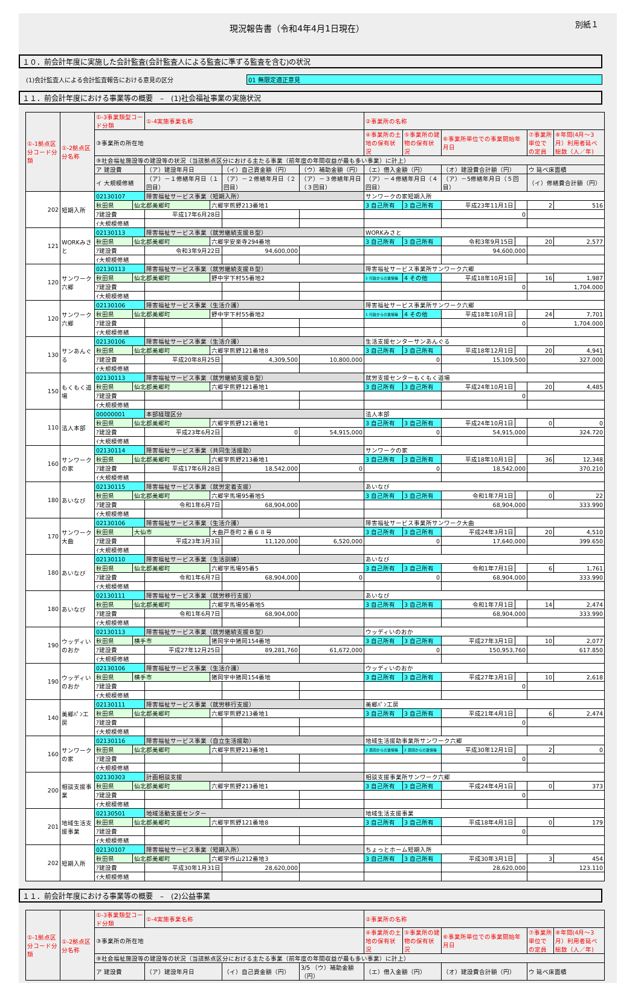現況報告書（令和4年4月1日現在）
別紙１
１０．前会計年度に実施した会計監査(会計監査人による監査に準ずる監査を含む)の状況
(1)会計監査人による会計監査報告における意見の区分 01 無限定適正意見
１１．前会計年度における事業等の概要　–　(1)社会福祉事業の実施状況
| ①-1拠点区分コード分類 | ①-2拠点区分名称 | ①-3事業類型コード分類 | | ①-4実施事業名称 | | | | ②事業所の名称 | | | | | |
| --- | --- | --- | --- | --- | --- | --- | --- | --- | --- | --- | --- | --- | --- |
| | | ③事業所の所在地 | | | | | | ④事業所の土地の保有状況 | ⑤事業所の建物の保有状況 | ⑥事業所単位での事業開始年月日 | | ⑦事業所単位での定員 | ⑧年間(4月～3月）利用者延べ総数（人／年) |
| | | ⑨社会福祉施設等の建設等の状況（当該拠点区分における主たる事業（前年度の年間収益が最も多い事業）に計上） | | | | | | | | | | | |
| | | ア 建設費 | | （ア）建設年月日 | | （イ）自己資金額（円） | （ウ）補助金額（円） | （エ）借入金額（円） | | （オ）建設費合計額（円） | | ウ 延べ床面積 | |
| | | イ 大規模修繕 | | （ア）－１修繕年月日（１回目） | | （ア）－２修繕年月日（２回目） | （ア）－３修繕年月日（３回目） | （ア）－４修繕年月日（４回目） | | （ア）－5修繕年月日（５回目） | | （イ）修繕費合計額（円） | |
| 202 | 短期入所 | 02130107 | | 障害福祉サービス事業（短期入所） | | | | サンワークの家短期入所 | | | | | |
| | | 秋田県 | 仙北郡美郷町 | | 六郷字熊野213番地1 | | | 3 自己所有 | 3 自己所有 | 平成23年11月1日 | | 2 | 516 |
| | | ｱ建設費 | | 平成17年6月28日 | | | | | | 0 | | | |
| | | ｲ大規模修繕 | | | | | | | | | | | |
| 121 | WORKみさと | 02130113 | | 障害福祉サービス事業（就労継続支援Ｂ型） | | | | WORKみさと | | | | | |
| | | 秋田県 | 仙北郡美郷町 | | 六郷字安楽寺294番地 | | | 3 自己所有 | 3 自己所有 | 令和3年9月15日 | | 20 | 2,577 |
| | | ｱ建設費 | | 令和3年9月22日 | | 94,600,000 | | | | 94,600,000 | | | |
| | | ｲ大規模修繕 | | | | | | | | | | | |
| 120 | サンワーク六郷 | 02130113 | | 障害福祉サービス事業（就労継続支援Ｂ型） | | | | 障害福祉サービス事業所サンワーク六郷 | | | | | |
| | | 秋田県 | 仙北郡美郷町 | | 野中字下村55番地2 | | | 1 行政からの賃借等 | 4 その他 | 平成18年10月1日 | | 16 | 1,987 |
| | | ｱ建設費 | | | | | | | | 0 | | 1,704.000 | |
| | | ｲ大規模修繕 | | | | | | | | | | | |
| 120 | サンワーク六郷 | 02130106 | | 障害福祉サービス事業（生活介護） | | | | 障害福祉サービス事業所サンワーク六郷 | | | | | |
| | | 秋田県 | 仙北郡美郷町 | | 野中字下村55番地2 | | | 1 行政からの賃借等 | 4 その他 | 平成18年10月1日 | | 24 | 7,701 |
| | | ｱ建設費 | | | | | | | | 0 | | 1,704.000 | |
| | | ｲ大規模修繕 | | | | | | | | | | | |
| 130 | サンあんぐる | 02130106 | | 障害福祉サービス事業（生活介護） | | | | 生活支援センターサンあんぐる | | | | | |
| | | 秋田県 | 仙北郡美郷町 | | 六郷字熊野121番地8 | | | 3 自己所有 | 3 自己所有 | 平成18年12月1日 | | 20 | 4,941 |
| | | ｱ建設費 | | 平成20年8月25日 | | 4,309,500 | 10,800,000 | 0 | | 15,109,500 | | 327.000 | |
| | | ｲ大規模修繕 | | | | | | | | | | | |
| 150 | もくもく道場 | 02130113 | | 障害福祉サービス事業（就労継続支援Ｂ型） | | | | 就労支援センターもくもく道場 | | | | | |
| | | 秋田県 | 仙北郡美郷町 | | 六郷字熊野121番地1 | | | 3 自己所有 | 3 自己所有 | 平成24年10月1日 | | 20 | 4,485 |
| | | ｱ建設費 | | | | | | | | 0 | | | |
| | | ｲ大規模修繕 | | | | | | | | | | | |
| 110 | 法人本部 | 00000001 | | 本部経理区分 | | | | 法人本部 | | | | | |
| | | 秋田県 | 仙北郡美郷町 | | 六郷字熊野121番地1 | | | 3 自己所有 | 3 自己所有 | 平成24年10月1日 | | 0 | 0 |
| | | ｱ建設費 | | 平成23年6月2日 | | 0 | 54,915,000 | 0 | | 54,915,000 | | 324.720 | |
| | | ｲ大規模修繕 | | | | | | | | | | | |
| 160 | サンワークの家 | 02130114 | | 障害福祉サービス事業（共同生活援助） | | | | サンワークの家 | | | | | |
| | | 秋田県 | 仙北郡美郷町 | | 六郷字熊野213番地1 | | | 3 自己所有 | 3 自己所有 | 平成18年10月1日 | | 36 | 12,348 |
| | | ｱ建設費 | | 平成17年6月28日 | | 18,542,000 | 0 | 0 | | 18,542,000 | | 370.210 | |
| | | ｲ大規模修繕 | | | | | | | | | | | |
| 180 | あいなび | 02130115 | | 障害福祉サービス事業（就労定着支援） | | | | あいなび | | | | | |
| | | 秋田県 | 仙北郡美郷町 | | 六郷字馬場95番地5 | | | 3 自己所有 | 3 自己所有 | 令和1年7月1日 | | 0 | 22 |
| | | ｱ建設費 | | 令和1年6月7日 | | 68,904,000 | | | | 68,904,000 | | 333.990 | |
| | | ｲ大規模修繕 | | | | | | | | | | | |
| 170 | サンワーク大曲 | 02130106 | | 障害福祉サービス事業（生活介護） | | | | 障害福祉サービス事業所サンワーク大曲 | | | | | |
| | | 秋田県 | 大仙市 | | 大曲戸巻町２番６８号 | | | 3 自己所有 | 3 自己所有 | 平成24年3月1日 | | 20 | 4,510 |
| | | ｱ建設費 | | 平成23年3月3日 | | 11,120,000 | 6,520,000 | 0 | | 17,640,000 | | 399.650 | |
| | | ｲ大規模修繕 | | | | | | | | | | | |
| 180 | あいなび | 02130110 | | 障害福祉サービス事業（生活訓練） | | | | あいなび | | | | | |
| | | 秋田県 | 仙北郡美郷町 | | 六郷字馬場95番5 | | | 3 自己所有 | 3 自己所有 | 令和1年7月1日 | | 6 | 1,761 |
| | | ｱ建設費 | | 令和1年6月7日 | | 68,904,000 | 0 | 0 | | 68,904,000 | | 333.990 | |
| | | ｲ大規模修繕 | | | | | | | | | | | |
| 180 | あいなび | 02130111 | | 障害福祉サービス事業（就労移行支援） | | | | あいなび | | | | | |
| | | 秋田県 | 仙北郡美郷町 | | 六郷字馬場95番地5 | | | 3 自己所有 | 3 自己所有 | 令和1年7月1日 | | 14 | 2,474 |
| | | ｱ建設費 | | 令和1年6月7日 | | 68,904,000 | | | | 68,904,000 | | 333.990 | |
| | | ｲ大規模修繕 | | | | | | | | | | | |
| 190 | ウッディいのおか | 02130113 | | 障害福祉サービス事業（就労継続支援Ｂ型） | | | | ウッディいのおか | | | | | |
| | | 秋田県 | 横手市 | | 猪岡字中猪岡154番地 | | | 3 自己所有 | 3 自己所有 | 平成27年3月1日 | | 10 | 2,077 |
| | | ｱ建設費 | | 平成27年12月25日 | | 89,281,760 | 61,672,000 | 0 | | 150,953,760 | | 617.850 | |
| | | ｲ大規模修繕 | | | | | | | | | | | |
| 190 | ウッディいのおか | 02130106 | | 障害福祉サービス事業（生活介護） | | | | ウッディいのおか | | | | | |
| | | 秋田県 | 横手市 | | 猪岡字中猪岡154番地 | | | 3 自己所有 | 3 自己所有 | 平成27年3月1日 | | 10 | 2,618 |
| | | ｱ建設費 | | | | | | | | 0 | | | |
| | | ｲ大規模修繕 | | | | | | | | | | | |
| 140 | 美郷ﾊﾟﾝ工房 | 02130111 | | 障害福祉サービス事業（就労移行支援） | | | | 美郷ﾊﾟﾝ工房 | | | | | |
| | | 秋田県 | 仙北郡美郷町 | | 六郷字熊野213番地1 | | | 3 自己所有 | 3 自己所有 | 平成21年4月1日 | | 6 | 2,474 |
| | | ｱ建設費 | | | | | | | | 0 | | | |
| | | ｲ大規模修繕 | | | | | | | | | | | |
| 160 | サンワークの家 | 02130116 | | 障害福祉サービス事業（自立生活援助） | | | | 地域生活援助事業所サンワーク六郷 | | | | | |
| | | 秋田県 | 仙北郡美郷町 | | 六郷字熊野213番地1 | | | 2 民間からの賃借等 | 2 民間からの賃借等 | 平成30年12月1日 | | 2 | 0 |
| | | ｱ建設費 | | | | | | | | 0 | | | |
| | | ｲ大規模修繕 | | | | | | | | | | | |
| 200 | 相談支援事業 | 02130303 | | 計画相談支援 | | | | 相談支援事業所サンワーク六郷 | | | | | |
| | | 秋田県 | 仙北郡美郷町 | | 六郷字熊野213番地1 | | | 3 自己所有 | 3 自己所有 | 平成24年4月1日 | | 0 | 373 |
| | | ｱ建設費 | | | | | | | | 0 | | | |
| | | ｲ大規模修繕 | | | | | | | | | | | |
| 201 | 地域生活支援事業 | 02130501 | | 地域活動支援センター | | | | 地域生活支援事業 | | | | | |
| | | 秋田県 | 仙北郡美郷町 | | 六郷字熊野121番地8 | | | 3 自己所有 | 3 自己所有 | 平成18年4月1日 | | 0 | 179 |
| | | ｱ建設費 | | | | | | | | 0 | | | |
| | | ｲ大規模修繕 | | | | | | | | | | | |
| 202 | 短期入所 | 02130107 | | 障害福祉サービス事業（短期入所） | | | | ちょっとホーム短期入所 | | | | | |
| | | 秋田県 | 仙北郡美郷町 | | 六郷字作山212番地3 | | | 3 自己所有 | 3 自己所有 | 平成30年3月1日 | | 3 | 454 |
| | | ｱ建設費 | | 平成30年1月31日 | | 28,620,000 | | | | 28,620,000 | | 123.110 | |
| | | ｲ大規模修繕 | | | | | | | | | | | |
１１．前会計年度における事業等の概要　–　(2)公益事業
| ①-1拠点区分コード分類 | ①-2拠点区分名称 | ①-3事業類型コード分類 | ①-4実施事業名称 | | | ②事業所の名称 | | | | |
| --- | --- | --- | --- | --- | --- | --- | --- | --- | --- | --- |
| | | ③事業所の所在地 | | | | ④事業所の土地の保有状況 | ⑤事業所の建物の保有状況 | ⑥事業所単位での事業開始年月日 | ⑦事業所単位での定員 | ⑧年間(4月～3月）利用者延べ総数（人／年) |
| | | ⑨社会福祉施設等の建設等の状況（当該拠点区分における主たる事業（前年度の年間収益が最も多い事業）に計上） | | | | | | | | |
| | | ア 建設費 | （ア）建設年月日 | （イ）自己資金額（円） | 3/5 （ウ）補助金額（円） | （エ）借入金額（円） | | （オ）建設費合計額（円） | ウ 延べ床面積 | |